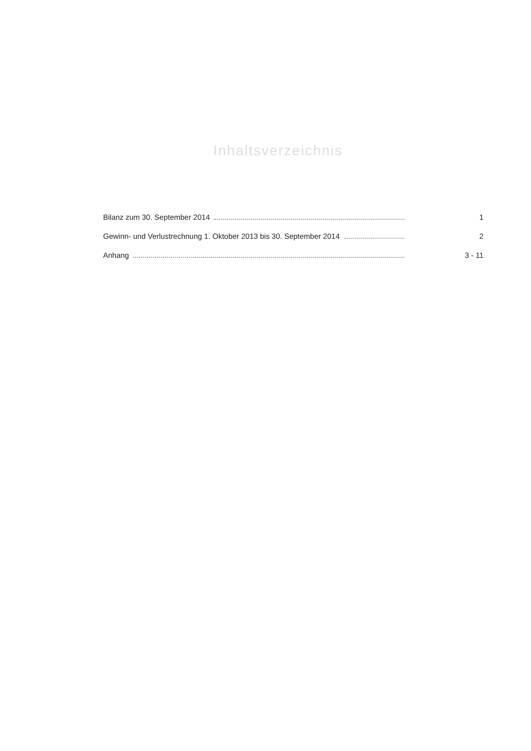Inhaltsverzeichnis
Bilanz zum 30. September 2014 1
Gewinn- und Verlustrechnung 1. Oktober 2013 bis 30. September 2014 2
Anhang 3 - 11